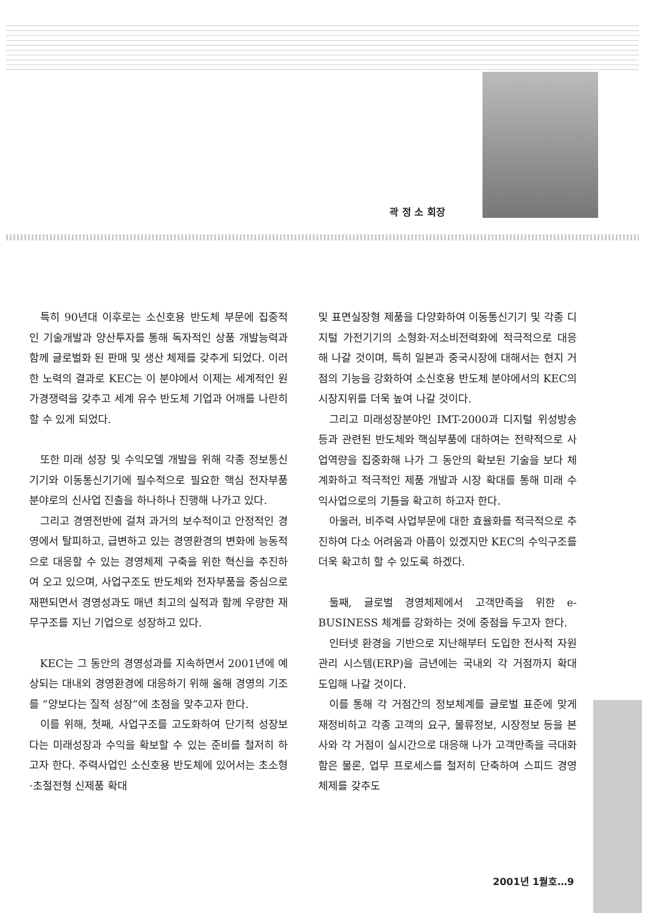곽 정 소 회장
특히 90년대 이후로는 소신호용 반도체 부문에 집중적인 기술개발과 양산투자를 통해 독자적인 상품 개발능력과 함께 글로벌화 된 판매 및 생산 체제를 갖추게 되었다. 이러한 노력의 결과로 KEC는 이 분야에서 이제는 세계적인 원가경쟁력을 갖추고 세계 유수 반도체 기업과 어깨를 나란히 할 수 있게 되었다.
또한 미래 성장 및 수익모델 개발을 위해 각종 정보통신기기와 이동통신기기에 필수적으로 필요한 핵심 전자부품분야로의 신사업 진출을 하나하나 진행해 나가고 있다.
그리고 경영전반에 걸쳐 과거의 보수적이고 안정적인 경영에서 탈피하고, 급변하고 있는 경영환경의 변화에 능동적으로 대응할 수 있는 경영체제 구축을 위한 혁신을 추진하여 오고 있으며, 사업구조도 반도체와 전자부품을 중심으로 재편되면서 경영성과도 매년 최고의 실적과 함께 우량한 재무구조를 지닌 기업으로 성장하고 있다.
KEC는 그 동안의 경영성과를 지속하면서 2001년에 예상되는 대내외 경영환경에 대응하기 위해 올해 경영의 기조를 “양보다는 질적 성장”에 초점을 맞추고자 한다.
이를 위해, 첫째, 사업구조를 고도화하여 단기적 성장보다는 미래성장과 수익을 확보할 수 있는 준비를 철저히 하고자 한다. 주력사업인 소신호용 반도체에 있어서는 초소형·초절전형 신제품 확대
및 표면실장형 제품을 다양화하여 이동통신기기 및 각종 디지털 가전기기의 소형화·저소비전력화에 적극적으로 대응해 나갈 것이며, 특히 일본과 중국시장에 대해서는 현지 거점의 기능을 강화하여 소신호용 반도체 분야에서의 KEC의 시장지위를 더욱 높여 나갈 것이다.
그리고 미래성장분야인 IMT-2000과 디지털 위성방송 등과 관련된 반도체와 핵심부품에 대하여는 전략적으로 사업역량을 집중화해 나가 그 동안의 확보된 기술을 보다 체계화하고 적극적인 제품 개발과 시장 확대를 통해 미래 수익사업으로의 기틀을 확고히 하고자 한다.
아울러, 비주력 사업부문에 대한 효율화를 적극적으로 추진하여 다소 어려움과 아픔이 있겠지만 KEC의 수익구조를 더욱 확고히 할 수 있도록 하겠다.
둘째, 글로벌 경영체제에서 고객만족을 위한 e-BUSINESS 체계를 강화하는 것에 중점을 두고자 한다.
인터넷 환경을 기반으로 지난해부터 도입한 전사적 자원관리 시스템(ERP)을 금년에는 국내외 각 거점까지 확대 도입해 나갈 것이다.
이를 통해 각 거점간의 정보체계를 글로벌 표준에 맞게 재정비하고 각종 고객의 요구, 물류정보, 시장정보 등을 본사와 각 거점이 실시간으로 대응해 나가 고객만족을 극대화함은 물론, 업무 프로세스를 철저히 단축하여 스피드 경영체제를 갖추도
2001년 1월호…9